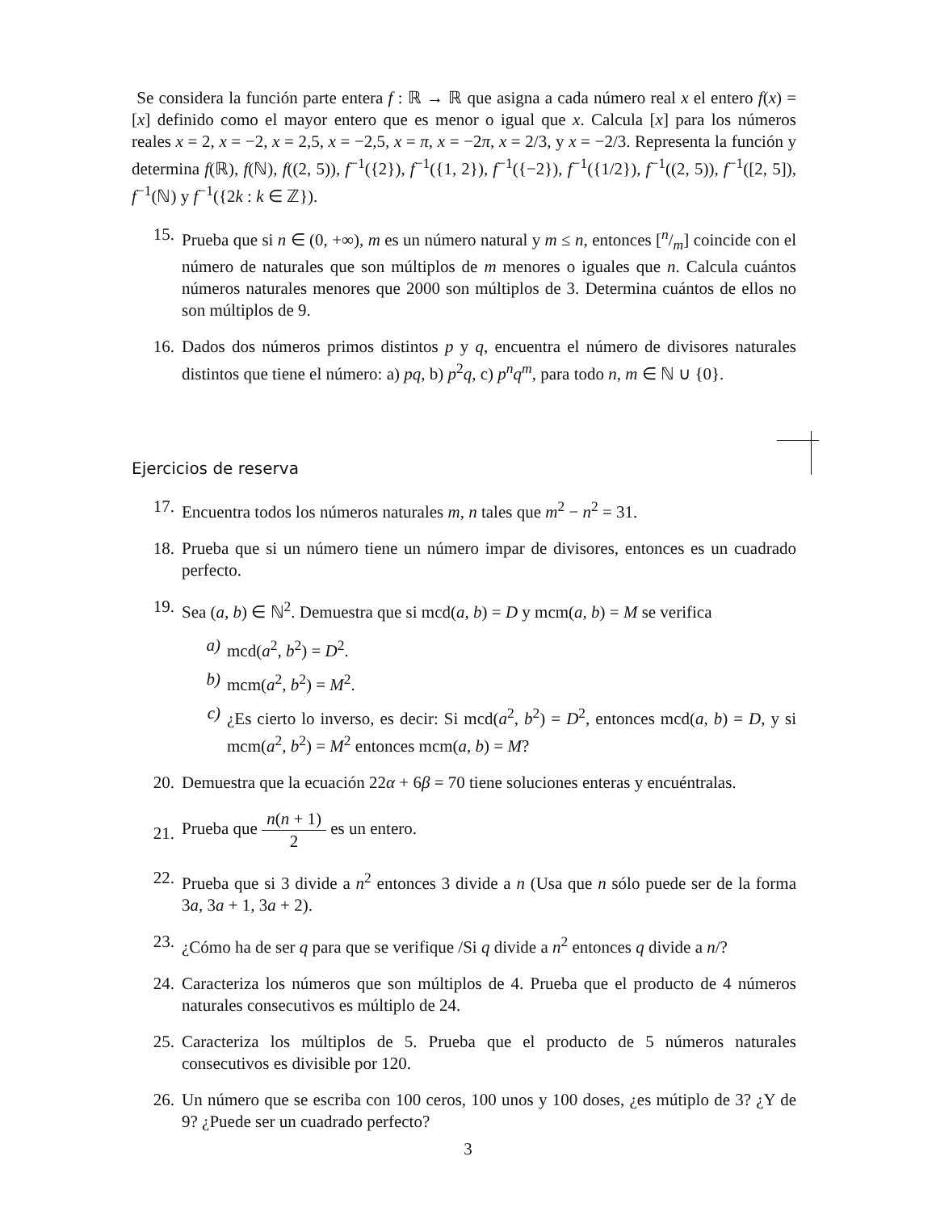Se considera la función parte entera f : ℝ → ℝ que asigna a cada número real x el entero f(x) = [x] definido como el mayor entero que es menor o igual que x. Calcula [x] para los números reales x = 2, x = −2, x = 2,5, x = −2,5, x = π, x = −2π, x = 2/3, y x = −2/3. Representa la función y determina f(ℝ), f(ℕ), f((2, 5)), f<sup>−1</sup>({2}), f<sup>−1</sup>({1, 2}), f<sup>−1</sup>({−2}), f<sup>−1</sup>({1/2}), f<sup>−1</sup>((2, 5)), f<sup>−1</sup>([2, 5]), f<sup>−1</sup>(ℕ) y f<sup>−1</sup>({2k : k ∈ ℤ}).
15. Prueba que si n ∈ (0, +∞), m es un número natural y m ≤ n, entonces [n/m] coincide con el número de naturales que son múltiplos de m menores o iguales que n. Calcula cuántos números naturales menores que 2000 son múltiplos de 3. Determina cuántos de ellos no son múltiplos de 9.
16. Dados dos números primos distintos p y q, encuentra el número de divisores naturales distintos que tiene el número: a) pq, b) p<sup>2</sup>q, c) p<sup>n</sup>q<sup>m</sup>, para todo n, m ∈ ℕ ∪ {0}.
Ejercicios de reserva
17. Encuentra todos los números naturales m, n tales que m<sup>2</sup> − n<sup>2</sup> = 31.
18. Prueba que si un número tiene un número impar de divisores, entonces es un cuadrado perfecto.
19. Sea (a, b) ∈ ℕ<sup>2</sup>. Demuestra que si mcd(a, b) = D y mcm(a, b) = M se verifica
a) mcd(a<sup>2</sup>, b<sup>2</sup>) = D<sup>2</sup>.
b) mcm(a<sup>2</sup>, b<sup>2</sup>) = M<sup>2</sup>.
c) ¿Es cierto lo inverso, es decir: Si mcd(a<sup>2</sup>, b<sup>2</sup>) = D<sup>2</sup>, entonces mcd(a, b) = D, y si mcm(a<sup>2</sup>, b<sup>2</sup>) = M<sup>2</sup> entonces mcm(a, b) = M?
20. Demuestra que la ecuación 22α + 6β = 70 tiene soluciones enteras y encuéntralas.
21.
Prueba que n(n + 1) 2 es un entero.
22. Prueba que si 3 divide a n<sup>2</sup> entonces 3 divide a n (Usa que n sólo puede ser de la forma 3a, 3a + 1, 3a + 2).
23. ¿Cómo ha de ser q para que se verifique /Si q divide a n<sup>2</sup> entonces q divide a n/?
24. Caracteriza los números que son múltiplos de 4. Prueba que el producto de 4 números naturales consecutivos es múltiplo de 24.
25. Caracteriza los múltiplos de 5. Prueba que el producto de 5 números naturales consecutivos es divisible por 120.
26. Un número que se escriba con 100 ceros, 100 unos y 100 doses, ¿es mútiplo de 3? ¿Y de 9? ¿Puede ser un cuadrado perfecto?
3